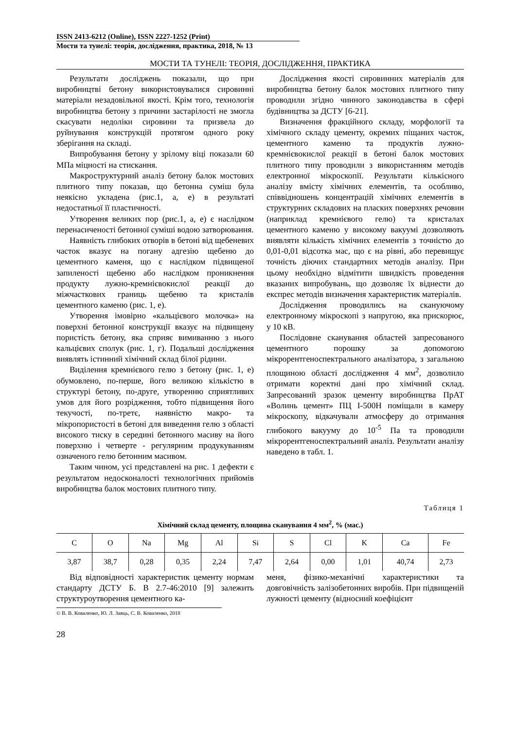ISSN 2413-6212 (Online), ISSN 2227-1252 (Print)
Мости та тунелі: теорія, дослідження, практика, 2018, № 13
МОСТИ ТА ТУНЕЛІ: ТЕОРІЯ, ДОСЛІДЖЕННЯ, ПРАКТИКА
Результати досліджень показали, що при виробництві бетону використовувалися сировинні матеріали незадовільної якості. Крім того, технологія виробництва бетону з причини застарілості не змогла скасувати недоліки сировини та призвела до руйнування конструкцій протягом одного року зберігання на складі.
Випробування бетону у зрілому віці показали 60 МПа міцності на стискання.
Макроструктурний аналіз бетону балок мостових плитного типу показав, що бетонна суміш була неякісно укладена (рис.1, а, е) в результаті недостатньої її пластичності.
Утворення великих пор (рис.1, а, е) є наслідком перенасиченості бетонної суміші водою затворювання.
Наявність глибоких отворів в бетоні від щебеневих часток вказує на погану адгезію щебеню до цементного каменя, що є наслідком підвищеної запиленості щебеню або наслідком проникнення продукту лужно-кремнієвокислої реакції до міжчасткових границь щебеню та кристалів цементного каменю (рис. 1, е).
Утворення імовірно «кальцієвого молочка» на поверхні бетонної конструкції вказує на підвищену пористість бетону, яка сприяє вимиванню з нього кальцієвих сполук (рис. 1, г). Подальші дослідження виявлять істинний хімічний склад білої рідини.
Виділення кремнієвого гелю з бетону (рис. 1, е) обумовлено, по-перше, його великою кількістю в структурі бетону, по-друге, утворенню сприятливих умов для його розрідження, тобто підвищення його текучості, по-третє, наявністю макро- та мікропористості в бетоні для виведення гелю з області високого тиску в середині бетонного масиву на його поверхню і четверте - регулярним продукуванням означеного гелю бетонним масивом.
Таким чином, усі представлені на рис. 1 дефекти є результатом недосконалості технологічних прийомів виробництва балок мостових плитного типу.
Дослідження якості сировинних матеріалів для виробництва бетону балок мостових плитного типу проводили згідно чинного законодавства в сфері будівництва за ДСТУ [6-21].
Визначення фракційного складу, морфології та хімічного складу цементу, окремих піщаних часток, цементного каменю та продуктів лужно-кремнієвокислої реакції в бетоні балок мостових плитного типу проводили з використанням методів електронної мікроскопії. Результати кількісного аналізу вмісту хімічних елементів, та особливо, співвідношень концентрацій хімічних елементів в структурних складових на пласких поверхнях речовин (наприклад кремнієвого гелю) та кристалах цементного каменю у високому вакуумі дозволяють виявляти кількість хімічних елементів з точністю до 0,01-0,01 відсотка мас, що є на рівні, або перевищує точність діючих стандартних методів аналізу. При цьому необхідно відмітити швидкість проведення вказаних випробувань, що дозволяє їх віднести до експрес методів визначення характеристик матеріалів.
Дослідження проводились на скануючому електронному мікроскопі з напругою, яка прискорює, у 10 кВ.
Послідовне сканування областей запресованого цементного порошку за допомогою мікрорентгеноспектрального аналізатора, з загальною площиною області дослідження 4 мм<sup>2</sup>, дозволило отримати коректні дані про хімічний склад. Запресований зразок цементу виробництва ПрАТ «Волинь цемент» ПЦ I-500Н поміщали в камеру мікроскопу, відкачували атмосферу до отримання глибокого вакууму до 10<sup>-5</sup> Па та проводили мікрорентгеноспектральний аналіз. Результати аналізу наведено в табл. 1.
Таблиця 1
Хімічний склад цементу, площина сканування 4 мм<sup>2</sup>, % (мас.)
| C | O | Na | Mg | Al | Si | S | Cl | K | Ca | Fe |
| 3,87 | 38,7 | 0,28 | 0,35 | 2,24 | 7,47 | 2,64 | 0,00 | 1,01 | 40,74 | 2,73 |
Від відповідності характеристик цементу нормам стандарту ДСТУ Б. В 2.7-46:2010 [9] залежить структуроутворення цементного ка-
меня, фізико-механічні характеристики та довговічність залізобетонних виробів. При підвищеній лужності цементу (відносний коефіцієнт
© В. В. Коваленко, Ю. Л. Заяць, С. В. Коваленко, 2018
28